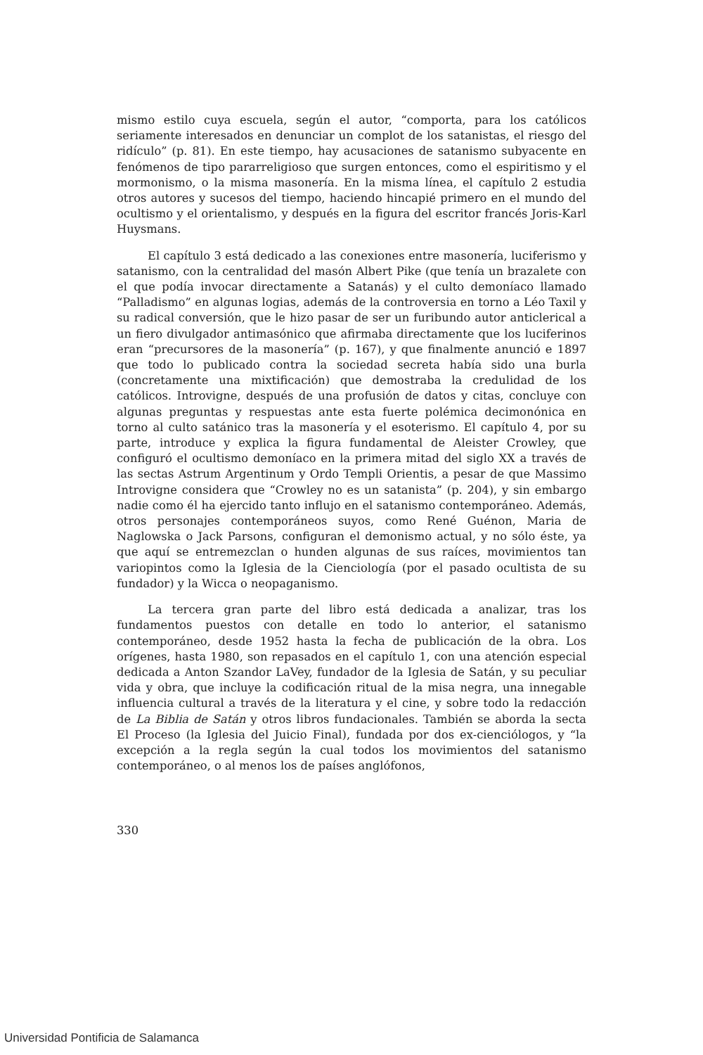mismo estilo cuya escuela, según el autor, “comporta, para los católicos seriamente interesados en denunciar un complot de los satanistas, el riesgo del ridículo” (p. 81). En este tiempo, hay acusaciones de satanismo subyacente en fenómenos de tipo pararreligioso que surgen entonces, como el espiritismo y el mormonismo, o la misma masonería. En la misma línea, el capítulo 2 estudia otros autores y sucesos del tiempo, haciendo hincapié primero en el mundo del ocultismo y el orientalismo, y después en la figura del escritor francés Joris-Karl Huysmans.
El capítulo 3 está dedicado a las conexiones entre masonería, luciferismo y satanismo, con la centralidad del masón Albert Pike (que tenía un brazalete con el que podía invocar directamente a Satanás) y el culto demoníaco llamado “Palladismo” en algunas logias, además de la controversia en torno a Léo Taxil y su radical conversión, que le hizo pasar de ser un furibundo autor anticlerical a un fiero divulgador antimasónico que afirmaba directamente que los luciferinos eran “precursores de la masonería” (p. 167), y que finalmente anunció e 1897 que todo lo publicado contra la sociedad secreta había sido una burla (concretamente una mixtificación) que demostraba la credulidad de los católicos. Introvigne, después de una profusión de datos y citas, concluye con algunas preguntas y respuestas ante esta fuerte polémica decimonónica en torno al culto satánico tras la masonería y el esoterismo. El capítulo 4, por su parte, introduce y explica la figura fundamental de Aleister Crowley, que configuró el ocultismo demoníaco en la primera mitad del siglo XX a través de las sectas Astrum Argentinum y Ordo Templi Orientis, a pesar de que Massimo Introvigne considera que “Crowley no es un satanista” (p. 204), y sin embargo nadie como él ha ejercido tanto influjo en el satanismo contemporáneo. Además, otros personajes contemporáneos suyos, como René Guénon, Maria de Naglowska o Jack Parsons, configuran el demonismo actual, y no sólo éste, ya que aquí se entremezclan o hunden algunas de sus raíces, movimientos tan variopintos como la Iglesia de la Cienciología (por el pasado ocultista de su fundador) y la Wicca o neopaganismo.
La tercera gran parte del libro está dedicada a analizar, tras los fundamentos puestos con detalle en todo lo anterior, el satanismo contemporáneo, desde 1952 hasta la fecha de publicación de la obra. Los orígenes, hasta 1980, son repasados en el capítulo 1, con una atención especial dedicada a Anton Szandor LaVey, fundador de la Iglesia de Satán, y su peculiar vida y obra, que incluye la codificación ritual de la misa negra, una innegable influencia cultural a través de la literatura y el cine, y sobre todo la redacción de La Biblia de Satán y otros libros fundacionales. También se aborda la secta El Proceso (la Iglesia del Juicio Final), fundada por dos ex-cienciólogos, y “la excepción a la regla según la cual todos los movimientos del satanismo contemporáneo, o al menos los de países anglófonos,
330
Universidad Pontificia de Salamanca